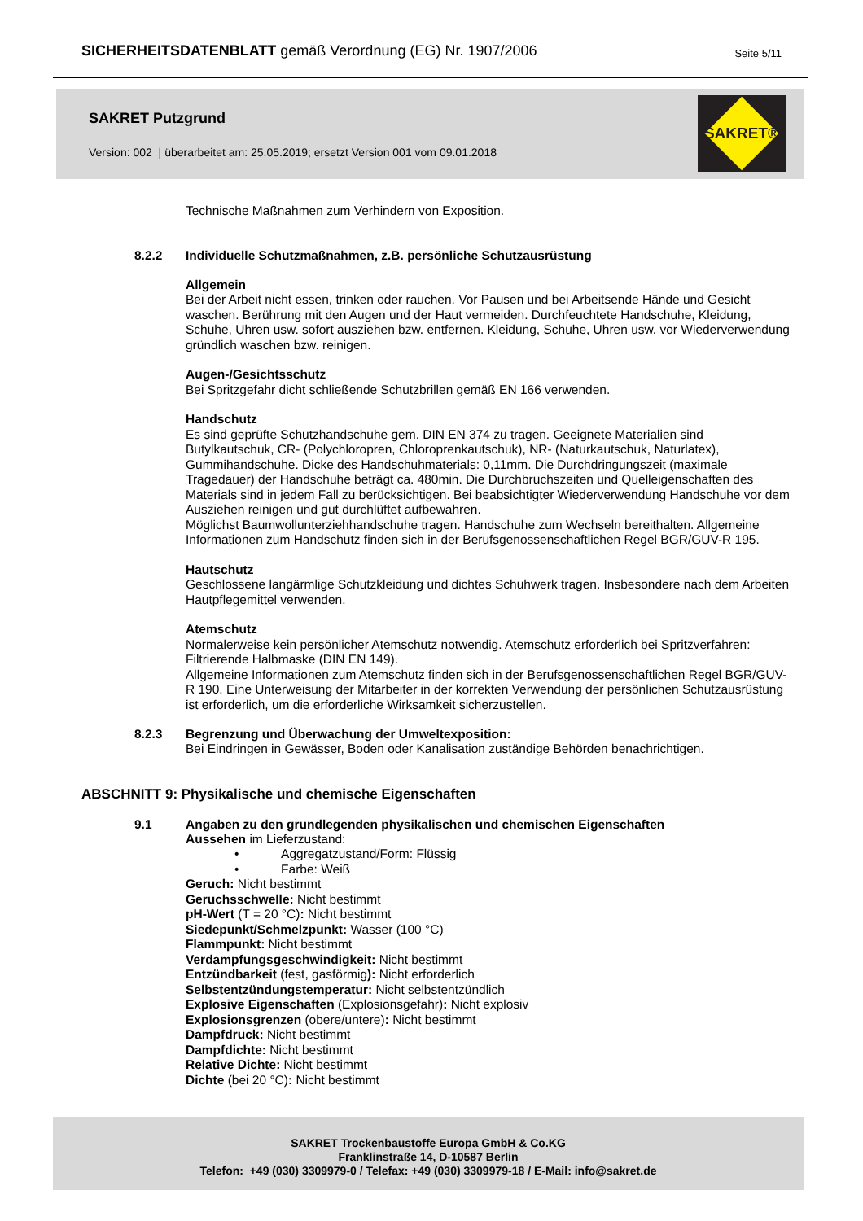SICHERHEITSDATENBLATT gemäß Verordnung (EG) Nr. 1907/2006
Seite 5/11
SAKRET Putzgrund
Version: 002 | überarbeitet am: 25.05.2019; ersetzt Version 001 vom 09.01.2018
SAKRET®
Technische Maßnahmen zum Verhindern von Exposition.
8.2.2 Individuelle Schutzmaßnahmen, z.B. persönliche Schutzausrüstung
Allgemein
Bei der Arbeit nicht essen, trinken oder rauchen. Vor Pausen und bei Arbeitsende Hände und Gesicht waschen. Berührung mit den Augen und der Haut vermeiden. Durchfeuchtete Handschuhe, Kleidung, Schuhe, Uhren usw. sofort ausziehen bzw. entfernen. Kleidung, Schuhe, Uhren usw. vor Wiederverwendung gründlich waschen bzw. reinigen.
Augen-/Gesichtsschutz
Bei Spritzgefahr dicht schließende Schutzbrillen gemäß EN 166 verwenden.
Handschutz
Es sind geprüfte Schutzhandschuhe gem. DIN EN 374 zu tragen. Geeignete Materialien sind Butylkautschuk, CR- (Polychloropren, Chloroprenkautschuk), NR- (Naturkautschuk, Naturlatex), Gummihandschuhe. Dicke des Handschuhmaterials: 0,11mm. Die Durchdringungszeit (maximale Tragedauer) der Handschuhe beträgt ca. 480min. Die Durchbruchszeiten und Quelleigenschaften des Materials sind in jedem Fall zu berücksichtigen. Bei beabsichtigter Wiederverwendung Handschuhe vor dem Ausziehen reinigen und gut durchlüftet aufbewahren.
Möglichst Baumwollunterziehhandschuhe tragen. Handschuhe zum Wechseln bereithalten. Allgemeine Informationen zum Handschutz finden sich in der Berufsgenossenschaftlichen Regel BGR/GUV-R 195.
Hautschutz
Geschlossene langärmlige Schutzkleidung und dichtes Schuhwerk tragen. Insbesondere nach dem Arbeiten Hautpflegemittel verwenden.
Atemschutz
Normalerweise kein persönlicher Atemschutz notwendig. Atemschutz erforderlich bei Spritzverfahren: Filtrierende Halbmaske (DIN EN 149).
Allgemeine Informationen zum Atemschutz finden sich in der Berufsgenossenschaftlichen Regel BGR/GUV-R 190. Eine Unterweisung der Mitarbeiter in der korrekten Verwendung der persönlichen Schutzausrüstung ist erforderlich, um die erforderliche Wirksamkeit sicherzustellen.
8.2.3 Begrenzung und Überwachung der Umweltexposition:
Bei Eindringen in Gewässer, Boden oder Kanalisation zuständige Behörden benachrichtigen.
ABSCHNITT 9: Physikalische und chemische Eigenschaften
9.1 Angaben zu den grundlegenden physikalischen und chemischen Eigenschaften
Aussehen im Lieferzustand:
• Aggregatzustand/Form: Flüssig
• Farbe: Weiß
Geruch: Nicht bestimmt
Geruchsschwelle: Nicht bestimmt
pH-Wert (T = 20 °C): Nicht bestimmt
Siedepunkt/Schmelzpunkt: Wasser (100 °C)
Flammpunkt: Nicht bestimmt
Verdampfungsgeschwindigkeit: Nicht bestimmt
Entzündbarkeit (fest, gasförmig): Nicht erforderlich
Selbstentzündungstemperatur: Nicht selbstentzündlich
Explosive Eigenschaften (Explosionsgefahr): Nicht explosiv
Explosionsgrenzen (obere/untere): Nicht bestimmt
Dampfdruck: Nicht bestimmt
Dampfdichte: Nicht bestimmt
Relative Dichte: Nicht bestimmt
Dichte (bei 20 °C): Nicht bestimmt
SAKRET Trockenbaustoffe Europa GmbH & Co.KG
Franklinstraße 14, D-10587 Berlin
Telefon: +49 (030) 3309979-0 / Telefax: +49 (030) 3309979-18 / E-Mail: info@sakret.de